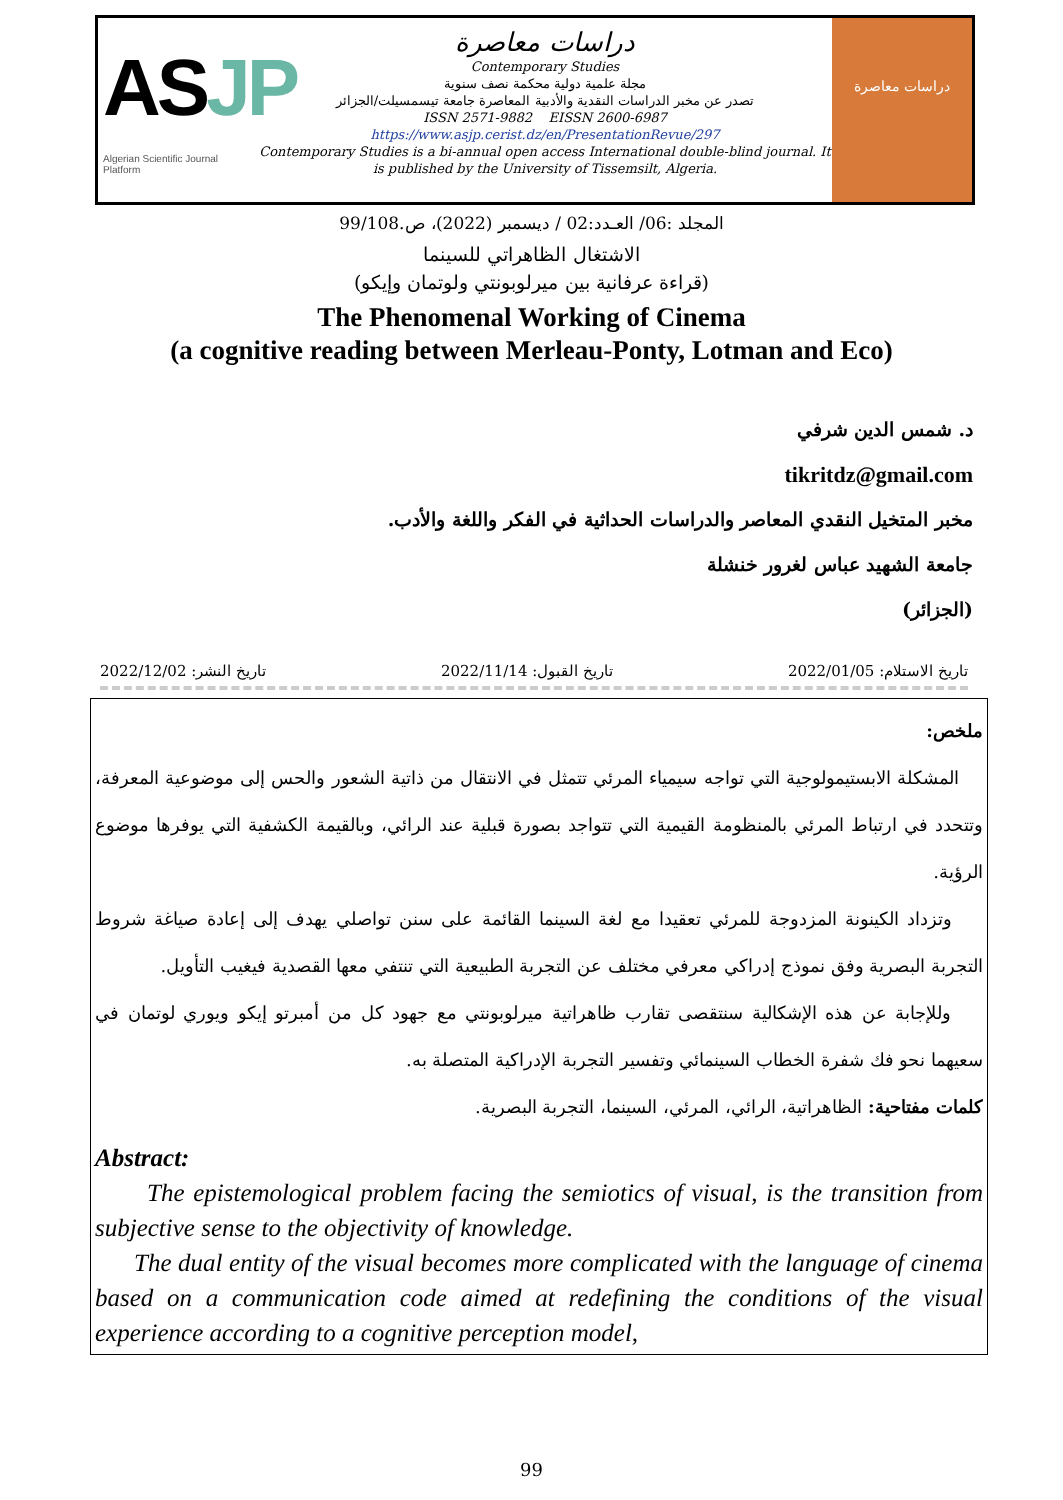ASJP
Algerian Scientific Journal Platform
دراسات معاصرة
Contemporary Studies
مجلة علمية دولية محكمة نصف سنوية
تصدر عن مخبر الدراسات النقدية والأدبية المعاصرة جامعة تيسمسيلت/الجزائر
ISSN 2571-9882 EISSN 2600-6987
https://www.asjp.cerist.dz/en/PresentationRevue/297
Contemporary Studies is a bi-annual open access International double-blind journal. It is published by the University of Tissemsilt, Algeria.
دراسات معاصرة
المجلد :06/ العـدد:02 / ديسمبر (2022)، ص.99/108
الاشتغال الظاهراتي للسينما
(قراءة عرفانية بين ميرلوبونتي ولوتمان وإيكو)
The Phenomenal Working of Cinema
(a cognitive reading between Merleau-Ponty, Lotman and Eco)
د. شمس الدين شرفي
tikritdz@gmail.com
مخبر المتخيل النقدي المعاصر والدراسات الحداثية في الفكر واللغة والأدب.
جامعة الشهيد عباس لغرور خنشلة
(الجزائر)
تاريخ الاستلام: 2022/01/05 تاريخ القبول: 2022/11/14 تاريخ النشر: 2022/12/02
ملخص:
المشكلة الابستيمولوجية التي تواجه سيمياء المرئي تتمثل في الانتقال من ذاتية الشعور والحس إلى موضوعية المعرفة، وتتحدد في ارتباط المرئي بالمنظومة القيمية التي تتواجد بصورة قبلية عند الرائي، وبالقيمة الكشفية التي يوفرها موضوع الرؤية.
وتزداد الكينونة المزدوجة للمرئي تعقيدا مع لغة السينما القائمة على سنن تواصلي يهدف إلى إعادة صياغة شروط التجربة البصرية وفق نموذج إدراكي معرفي مختلف عن التجربة الطبيعية التي تنتفي معها القصدية فيغيب التأويل.
وللإجابة عن هذه الإشكالية سنتقصى تقارب ظاهراتية ميرلوبونتي مع جهود كل من أمبرتو إيكو ويوري لوتمان في سعيهما نحو فك شفرة الخطاب السينمائي وتفسير التجربة الإدراكية المتصلة به.
كلمات مفتاحية: الظاهراتية، الرائي، المرئي، السينما، التجربة البصرية.
Abstract:
The epistemological problem facing the semiotics of visual, is the transition from subjective sense to the objectivity of knowledge.
The dual entity of the visual becomes more complicated with the language of cinema based on a communication code aimed at redefining the conditions of the visual experience according to a cognitive perception model,
99